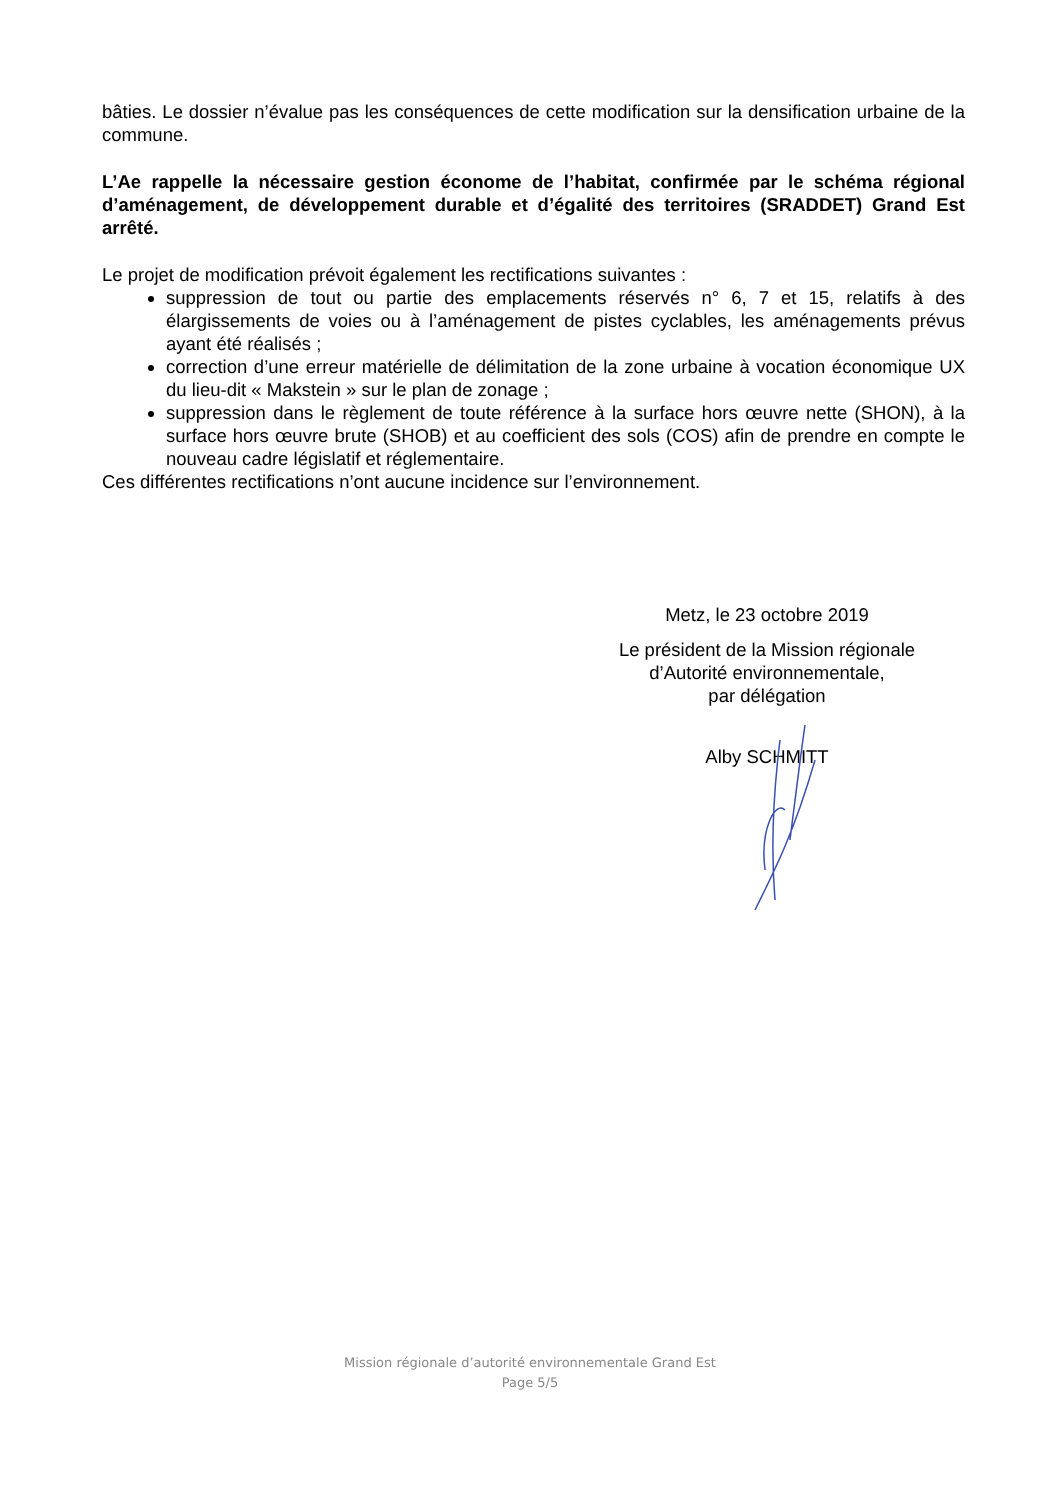bâties. Le dossier n’évalue pas les conséquences de cette modification sur la densification urbaine de la commune.
L’Ae rappelle la nécessaire gestion économe de l’habitat, confirmée par le schéma régional d’aménagement, de développement durable et d’égalité des territoires (SRADDET) Grand Est arrêté.
Le projet de modification prévoit également les rectifications suivantes :
suppression de tout ou partie des emplacements réservés n° 6, 7 et 15, relatifs à des élargissements de voies ou à l’aménagement de pistes cyclables, les aménagements prévus ayant été réalisés ;
correction d’une erreur matérielle de délimitation de la zone urbaine à vocation économique UX du lieu-dit « Makstein » sur le plan de zonage ;
suppression dans le règlement de toute référence à la surface hors œuvre nette (SHON), à la surface hors œuvre brute (SHOB) et au coefficient des sols (COS) afin de prendre en compte le nouveau cadre législatif et réglementaire.
Ces différentes rectifications n’ont aucune incidence sur l’environnement.
Metz, le 23 octobre 2019
Le président de la Mission régionale
d’Autorité environnementale,
par délégation
Alby SCHMITT
Mission régionale d’autorité environnementale Grand Est
Page 5/5